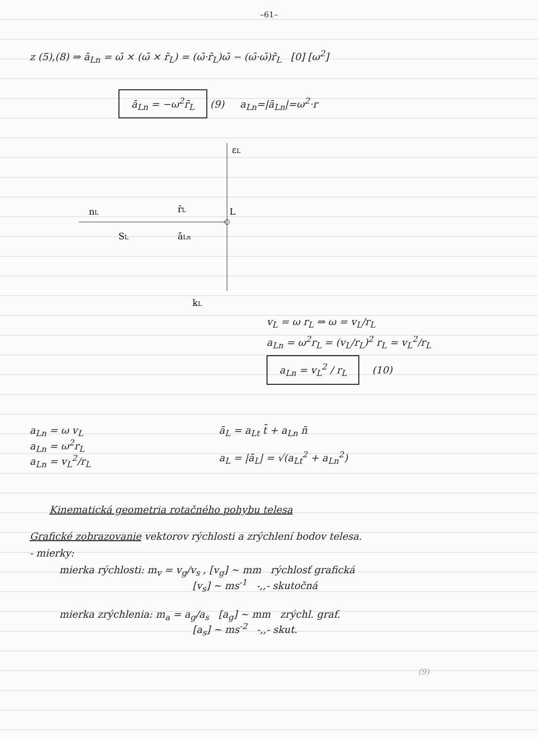–61–
z (5),(8) ⇒ ā<sub>Ln</sub> = ω̄ × (ω̄ × r̄<sub>L</sub>) = (ω̄·r̄<sub>L</sub>)ω̄ − (ω̄·ω̄)r̄<sub>L</sub> [0] [ω<sup>2</sup>]
ā<sub>Ln</sub> = −ω<sup>2</sup>r̄<sub>L</sub> (9) a<sub>Ln</sub>=|ā<sub>Ln</sub>|=ω<sup>2</sup>·r
εL
nL
r̄L
L
SL
āLn
kL
v<sub>L</sub> = ω r<sub>L</sub> ⇒ ω = v<sub>L</sub>/r<sub>L</sub>
a<sub>Ln</sub> = ω<sup>2</sup>r<sub>L</sub> = (v<sub>L</sub>/r<sub>L</sub>)<sup>2</sup> r<sub>L</sub> = v<sub>L</sub><sup>2</sup>/r<sub>L</sub>
a<sub>Ln</sub> = v<sub>L</sub><sup>2</sup> / r<sub>L</sub> (10)
a<sub>Ln</sub> = ω v<sub>L</sub>
a<sub>Ln</sub> = ω<sup>2</sup>r<sub>L</sub>
a<sub>Ln</sub> = v<sub>L</sub><sup>2</sup>/r<sub>L</sub>
ā<sub>L</sub> = a<sub>Lt</sub> t̄ + a<sub>Ln</sub> n̄
a<sub>L</sub> = |ā<sub>L</sub>| = √(a<sub>Lt</sub><sup>2</sup> + a<sub>Ln</sub><sup>2</sup>)
Kinematická geometria rotačného pohybu telesa
Grafické zobrazovanie vektorov rýchlosti a zrýchlení bodov telesa.
- mierky:
mierka rýchlosti: m<sub>v</sub> = v<sub>g</sub>/v<sub>s</sub> , [v<sub>g</sub>] ~ mm rýchlosť grafická
[v<sub>s</sub>] ~ ms<sup>-1</sup> -,,- skutočná
mierka zrýchlenia: m<sub>a</sub> = a<sub>g</sub>/a<sub>s</sub> [a<sub>g</sub>] ~ mm zrýchl. graf.
[a<sub>s</sub>] ~ ms<sup>-2</sup> -,,- skut.
(9)